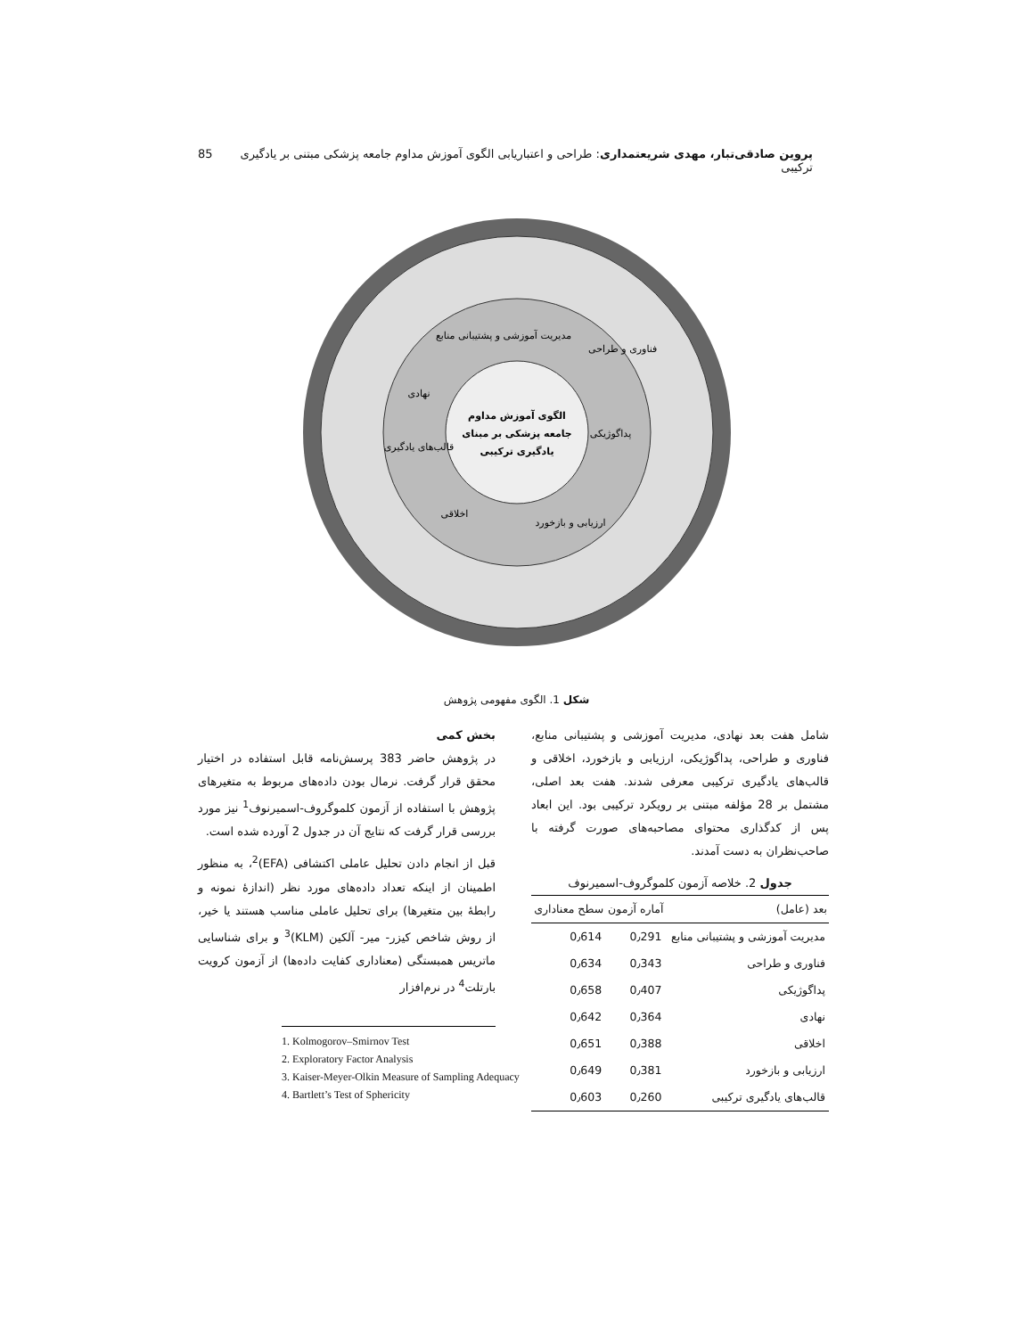پروین صادقی‌تبار، مهدی شریعتمداری: طراحی و اعتباریابی الگوی آموزش مداوم جامعه پزشکی مبتنی بر یادگیری ترکیبی 85
الگوی آموزش مداوم
جامعه پزشکی بر مبنای
یادگیری ترکیبی
مدیریت آموزشی و پشتیبانی منابع
فناوری و طراحی
پداگوژیکی
ارزیابی و بازخورد
اخلاقی
قالب‌های یادگیری
نهادی
شکل 1. الگوی مفهومی پژوهش
شامل هفت بعد نهادی، مدیریت آموزشی و پشتیبانی منابع، فناوری و طراحی، پداگوژیکی، ارزیابی و بازخورد، اخلاقی و قالب‌های یادگیری ترکیبی معرفی شدند. هفت بعد اصلی، مشتمل بر 28 مؤلفه مبتنی بر رویکرد ترکیبی بود. این ابعاد پس از کدگذاری محتوای مصاحبه‌های صورت گرفته با صاحب‌نظران به دست آمدند.
جدول 2. خلاصه آزمون کلموگروف-اسمیرنوف
| بعد (عامل) | آماره آزمون | سطح معناداری |
| --- | --- | --- |
| مدیریت آموزشی و پشتیبانی منابع | 0٫291 | 0٫614 |
| فناوری و طراحی | 0٫343 | 0٫634 |
| پداگوژیکی | 0٫407 | 0٫658 |
| نهادی | 0٫364 | 0٫642 |
| اخلاقی | 0٫388 | 0٫651 |
| ارزیابی و بازخورد | 0٫381 | 0٫649 |
| قالب‌های یادگیری ترکیبی | 0٫260 | 0٫603 |
بخش کمی
در پژوهش حاضر 383 پرسش‌نامه قابل استفاده در اختیار محقق قرار گرفت. نرمال بودن داده‌های مربوط به متغیرهای پژوهش با استفاده از آزمون کلموگروف-اسمیرنوف<sup>1</sup> نیز مورد بررسی قرار گرفت که نتایج آن در جدول 2 آورده شده است.
قبل از انجام دادن تحلیل عاملی اکتشافی (EFA)<sup>2</sup>، به منظور اطمینان از اینکه تعداد داده‌های مورد نظر (اندازهٔ نمونه و رابطهٔ بین متغیرها) برای تحلیل عاملی مناسب هستند یا خیر، از روش شاخص کیزر- میر- آلکین (KLM)<sup>3</sup> و برای شناسایی ماتریس همبستگی (معناداری کفایت داده‌ها) از آزمون کرویت بارتلت<sup>4</sup> در نرم‌افزار
1. Kolmogorov–Smirnov Test
2. Exploratory Factor Analysis
3. Kaiser-Meyer-Olkin Measure of Sampling Adequacy
4. Bartlett’s Test of Sphericity